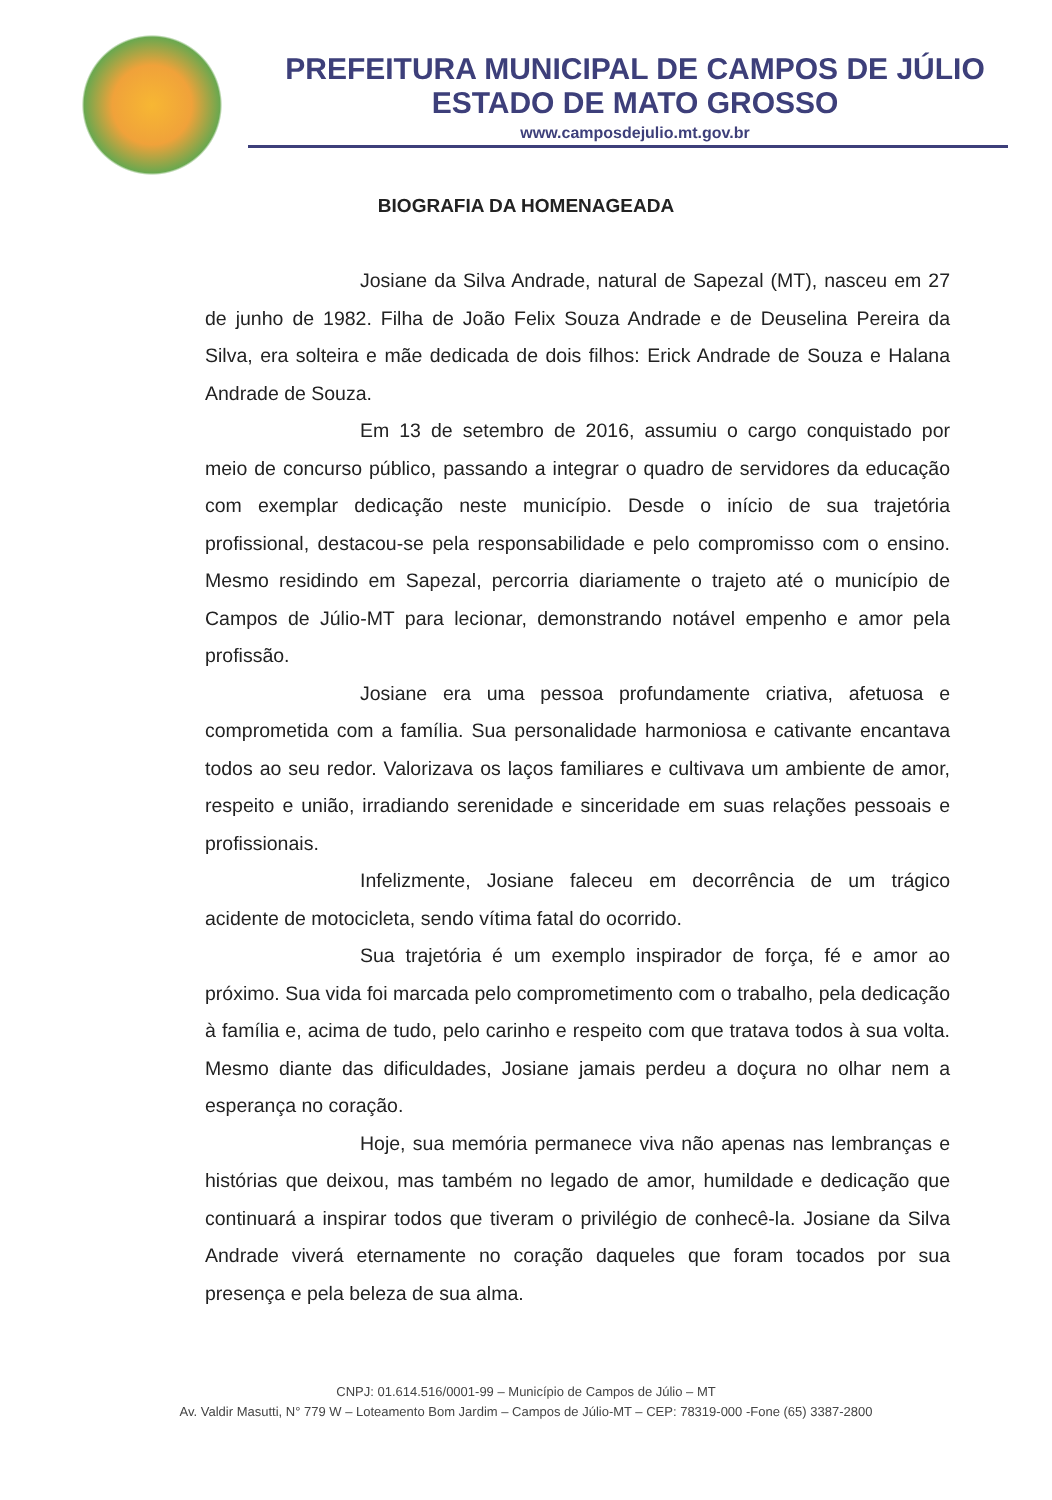PREFEITURA MUNICIPAL DE CAMPOS DE JÚLIO
ESTADO DE MATO GROSSO
www.camposdejulio.mt.gov.br
BIOGRAFIA DA HOMENAGEADA
Josiane da Silva Andrade, natural de Sapezal (MT), nasceu em 27 de junho de 1982. Filha de João Felix Souza Andrade e de Deuselina Pereira da Silva, era solteira e mãe dedicada de dois filhos: Erick Andrade de Souza e Halana Andrade de Souza.
Em 13 de setembro de 2016, assumiu o cargo conquistado por meio de concurso público, passando a integrar o quadro de servidores da educação com exemplar dedicação neste município. Desde o início de sua trajetória profissional, destacou-se pela responsabilidade e pelo compromisso com o ensino. Mesmo residindo em Sapezal, percorria diariamente o trajeto até o município de Campos de Júlio-MT para lecionar, demonstrando notável empenho e amor pela profissão.
Josiane era uma pessoa profundamente criativa, afetuosa e comprometida com a família. Sua personalidade harmoniosa e cativante encantava todos ao seu redor. Valorizava os laços familiares e cultivava um ambiente de amor, respeito e união, irradiando serenidade e sinceridade em suas relações pessoais e profissionais.
Infelizmente, Josiane faleceu em decorrência de um trágico acidente de motocicleta, sendo vítima fatal do ocorrido.
Sua trajetória é um exemplo inspirador de força, fé e amor ao próximo. Sua vida foi marcada pelo comprometimento com o trabalho, pela dedicação à família e, acima de tudo, pelo carinho e respeito com que tratava todos à sua volta. Mesmo diante das dificuldades, Josiane jamais perdeu a doçura no olhar nem a esperança no coração.
Hoje, sua memória permanece viva não apenas nas lembranças e histórias que deixou, mas também no legado de amor, humildade e dedicação que continuará a inspirar todos que tiveram o privilégio de conhecê-la. Josiane da Silva Andrade viverá eternamente no coração daqueles que foram tocados por sua presença e pela beleza de sua alma.
CNPJ: 01.614.516/0001-99 – Município de Campos de Júlio – MT
Av. Valdir Masutti, N° 779 W – Loteamento Bom Jardim – Campos de Júlio-MT – CEP: 78319-000 -Fone (65) 3387-2800